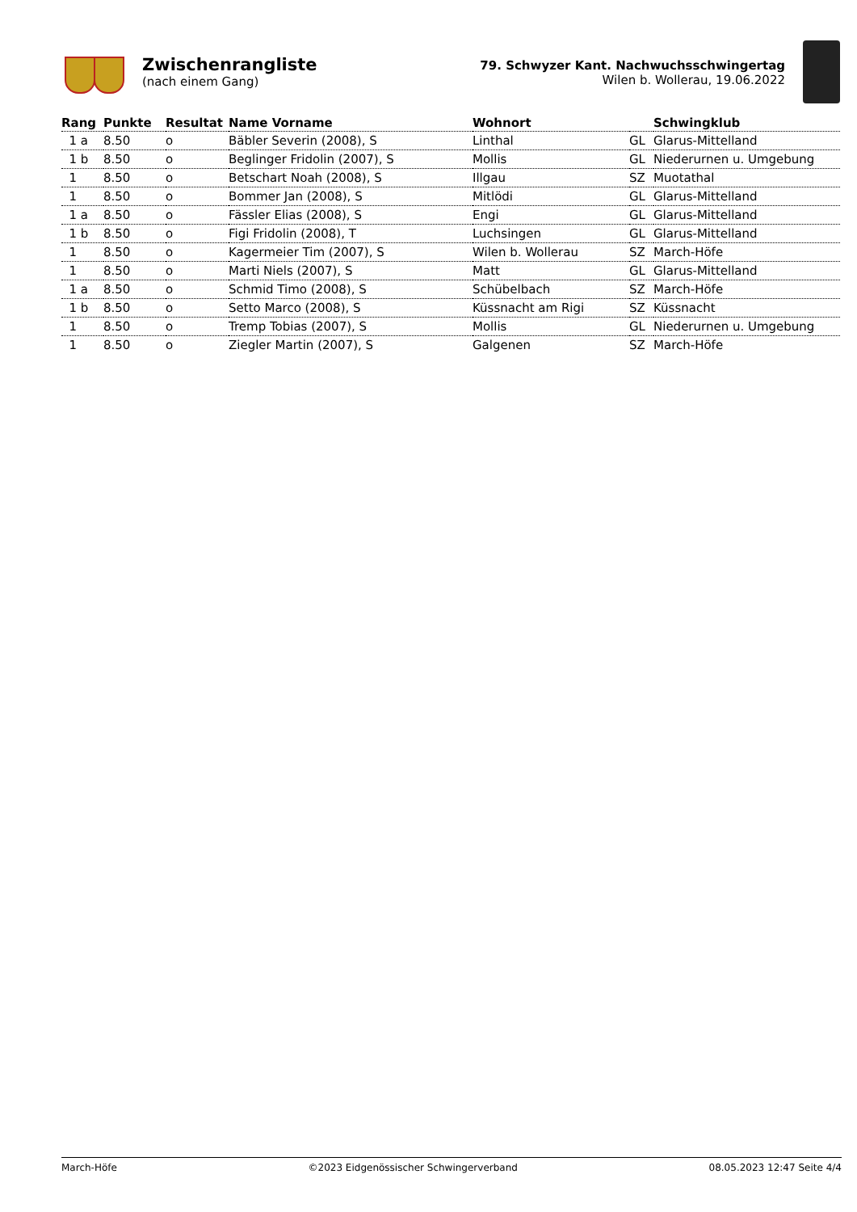Zwischenrangliste
(nach einem Gang)
79. Schwyzer Kant. Nachwuchsschwingertag
Wilen b. Wollerau, 19.06.2022
| Rang | Punkte | Resultat | Name Vorname | Wohnort | | Schwingklub |
| --- | --- | --- | --- | --- | --- | --- |
| 1 a | 8.50 | o | Bäbler Severin (2008), S | Linthal | GL | Glarus-Mittelland |
| 1 b | 8.50 | o | Beglinger Fridolin (2007), S | Mollis | GL | Niederurnen u. Umgebung |
| 1 | 8.50 | o | Betschart Noah (2008), S | Illgau | SZ | Muotathal |
| 1 | 8.50 | o | Bommer Jan (2008), S | Mitlödi | GL | Glarus-Mittelland |
| 1 a | 8.50 | o | Fässler Elias (2008), S | Engi | GL | Glarus-Mittelland |
| 1 b | 8.50 | o | Figi Fridolin (2008), T | Luchsingen | GL | Glarus-Mittelland |
| 1 | 8.50 | o | Kagermeier Tim (2007), S | Wilen b. Wollerau | SZ | March-Höfe |
| 1 | 8.50 | o | Marti Niels (2007), S | Matt | GL | Glarus-Mittelland |
| 1 a | 8.50 | o | Schmid Timo (2008), S | Schübelbach | SZ | March-Höfe |
| 1 b | 8.50 | o | Setto Marco (2008), S | Küssnacht am Rigi | SZ | Küssnacht |
| 1 | 8.50 | o | Tremp Tobias (2007), S | Mollis | GL | Niederurnen u. Umgebung |
| 1 | 8.50 | o | Ziegler Martin (2007), S | Galgenen | SZ | March-Höfe |
March-Höfe ©2023 Eidgenössischer Schwingerverband 08.05.2023 12:47 Seite 4/4